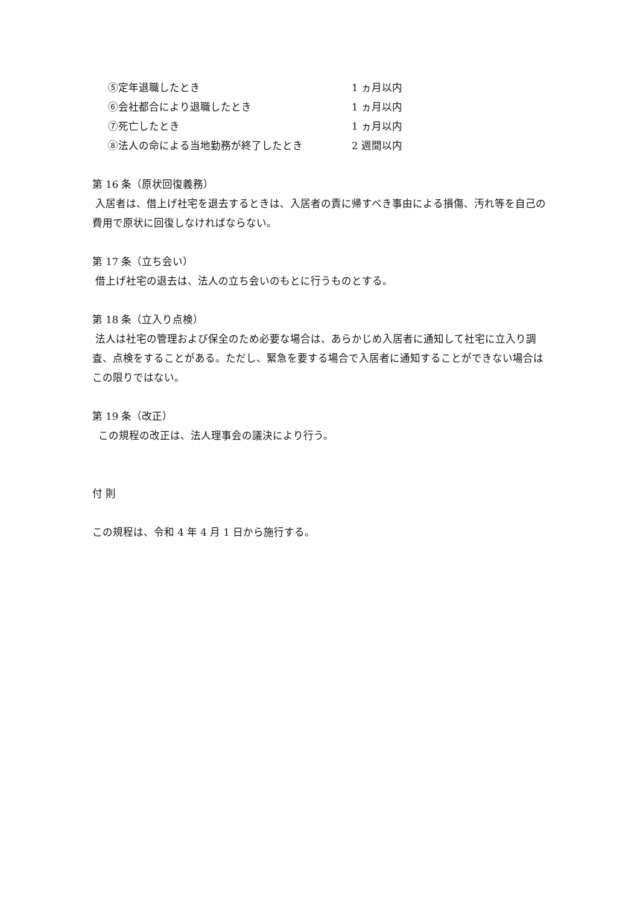⑤定年退職したとき 1 ヵ月以内
⑥会社都合により退職したとき 1 ヵ月以内
⑦死亡したとき 1 ヵ月以内
⑧法人の命による当地勤務が終了したとき 2 週間以内
第 16 条（原状回復義務）
入居者は、借上げ社宅を退去するときは、入居者の責に帰すべき事由による損傷、汚れ等を自己の費用で原状に回復しなければならない。
第 17 条（立ち会い）
借上げ社宅の退去は、法人の立ち会いのもとに行うものとする。
第 18 条（立入り点検）
法人は社宅の管理および保全のため必要な場合は、あらかじめ入居者に通知して社宅に立入り調査、点検をすることがある。ただし、緊急を要する場合で入居者に通知することができない場合はこの限りではない。
第 19 条（改正）
この規程の改正は、法人理事会の議決により行う。
付 則
この規程は、令和 4 年 4 月 1 日から施行する。